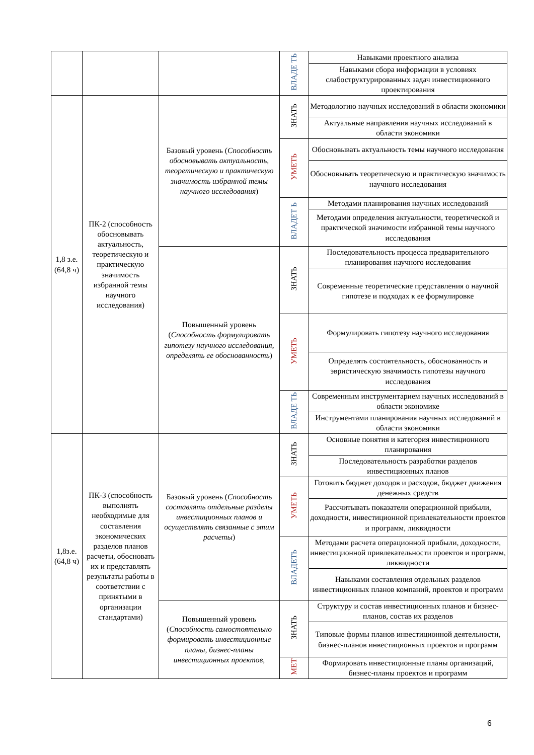| | | | ВЛАДЕ ТЬ | Навыками проектного анализа |
| | | | | Навыками сбора информации в условиях слабоструктурированных задач инвестиционного проектирования |
| 1,8 з.е. (64,8 ч) | ПК-2 (способность обосновывать актуальность, теоретическую и практическую значимость избранной темы научного исследования) | Базовый уровень ( Способность обосновывать актуальность, теоретическую и практическую значимость избранной темы научного исследования ) | ЗНАТЬ | Методологию научных исследований в области экономики |
| | | | | Актуальные направления научных исследований в области экономики |
| | | | УМЕТЬ | Обосновывать актуальность темы научного исследования |
| | | | | Обосновывать теоретическую и практическую значимость научного исследования |
| | | | ВЛАДЕТ Ь | Методами планирования научных исследований |
| | | | | Методами определения актуальности, теоретической и практической значимости избранной темы научного исследования |
| | | Повышенный уровень ( Способность формулировать гипотезу научного исследования, определять ее обоснованность ) | ЗНАТЬ | Последовательность процесса предварительного планирования научного исследования |
| | | | | Современные теоретические представления о научной гипотезе и подходах к ее формулировке |
| | | | УМЕТЬ | Формулировать гипотезу научного исследования |
| | | | | Определять состоятельность, обоснованность и эвристическую значимость гипотезы научного исследования |
| | | | ВЛАДЕ ТЬ | Современным инструментарием научных исследований в области экономике |
| | | | | Инструментами планирования научных исследований в области экономики |
| 1,8з.е. (64,8 ч) | ПК-3 (способность выполнять необходимые для составления экономических разделов планов расчеты, обосновать их и представлять результаты работы в соответствии с принятыми в организации стандартами) | Базовый уровень ( Способность составлять отдельные разделы инвестиционных планов и осуществлять связанные с этим расчеты ) | ЗНАТЬ | Основные понятия и категория инвестиционного планирования |
| | | | | Последовательность разработки разделов инвестиционных планов |
| | | | УМЕТЬ | Готовить бюджет доходов и расходов, бюджет движения денежных средств |
| | | | | Рассчитывать показатели операционной прибыли, доходности, инвестиционной привлекательности проектов и программ, ликвидности |
| | | | ВЛАДЕТЬ | Методами расчета операционной прибыли, доходности, инвестиционной привлекательности проектов и программ, ликвидности |
| | | | | Навыками составления отдельных разделов инвестиционных планов компаний, проектов и программ |
| | | Повышенный уровень ( Способность самостоятельно формировать инвестиционные планы, бизнес-планы инвестиционных проектов, | ЗНАТЬ | Структуру и состав инвестиционных планов и бизнес-планов, состав их разделов |
| | | | | Типовые формы планов инвестиционной деятельности, бизнес-планов инвестиционных проектов и программ |
| | | | МЕТ | Формировать инвестиционные планы организаций, бизнес-планы проектов и программ |
6